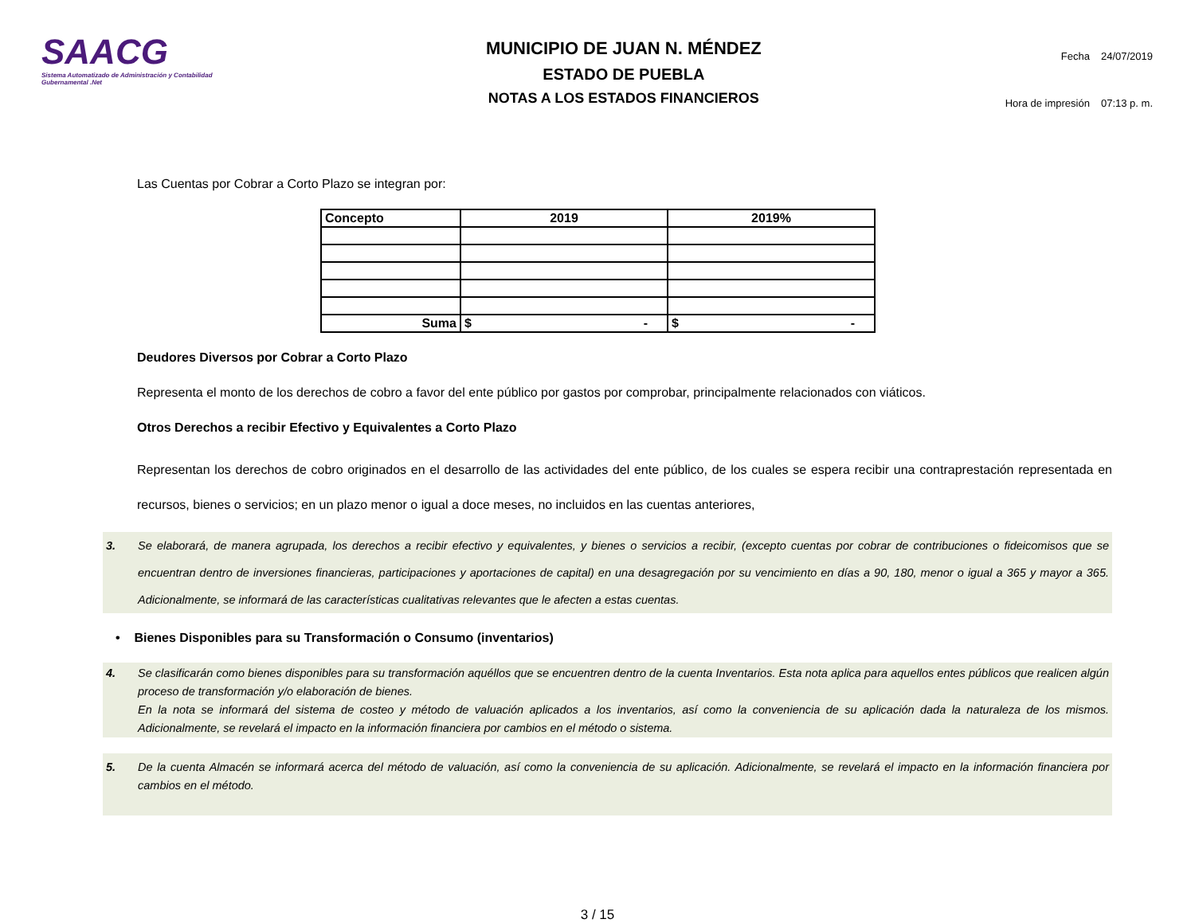SAACG
Sistema Automatizado de Administración y Contabilidad Gubernamental .Net
MUNICIPIO DE JUAN N. MÉNDEZ
ESTADO DE PUEBLA
NOTAS A LOS ESTADOS FINANCIEROS
| Fecha | 24/07/2019 |
| Hora de impresión | 07:13 p. m. |
Las Cuentas por Cobrar a Corto Plazo se integran por:
| Concepto | 2019 | 2019% |
| --- | --- | --- |
| Suma | $ - | $ - |
Deudores Diversos por Cobrar a Corto Plazo
Representa el monto de los derechos de cobro a favor del ente público por gastos por comprobar, principalmente relacionados con viáticos.
Otros Derechos a recibir Efectivo y Equivalentes a Corto Plazo
Representan los derechos de cobro originados en el desarrollo de las actividades del ente público, de los cuales se espera recibir una contraprestación representada en recursos, bienes o servicios; en un plazo menor o igual a doce meses, no incluidos en las cuentas anteriores,
3. Se elaborará, de manera agrupada, los derechos a recibir efectivo y equivalentes, y bienes o servicios a recibir, (excepto cuentas por cobrar de contribuciones o fideicomisos que se encuentran dentro de inversiones financieras, participaciones y aportaciones de capital) en una desagregación por su vencimiento en días a 90, 180, menor o igual a 365 y mayor a 365. Adicionalmente, se informará de las características cualitativas relevantes que le afecten a estas cuentas.
• Bienes Disponibles para su Transformación o Consumo (inventarios)
4. Se clasificarán como bienes disponibles para su transformación aquéllos que se encuentren dentro de la cuenta Inventarios. Esta nota aplica para aquellos entes públicos que realicen algún proceso de transformación y/o elaboración de bienes.
En la nota se informará del sistema de costeo y método de valuación aplicados a los inventarios, así como la conveniencia de su aplicación dada la naturaleza de los mismos. Adicionalmente, se revelará el impacto en la información financiera por cambios en el método o sistema.
5. De la cuenta Almacén se informará acerca del método de valuación, así como la conveniencia de su aplicación. Adicionalmente, se revelará el impacto en la información financiera por cambios en el método.
3 / 15